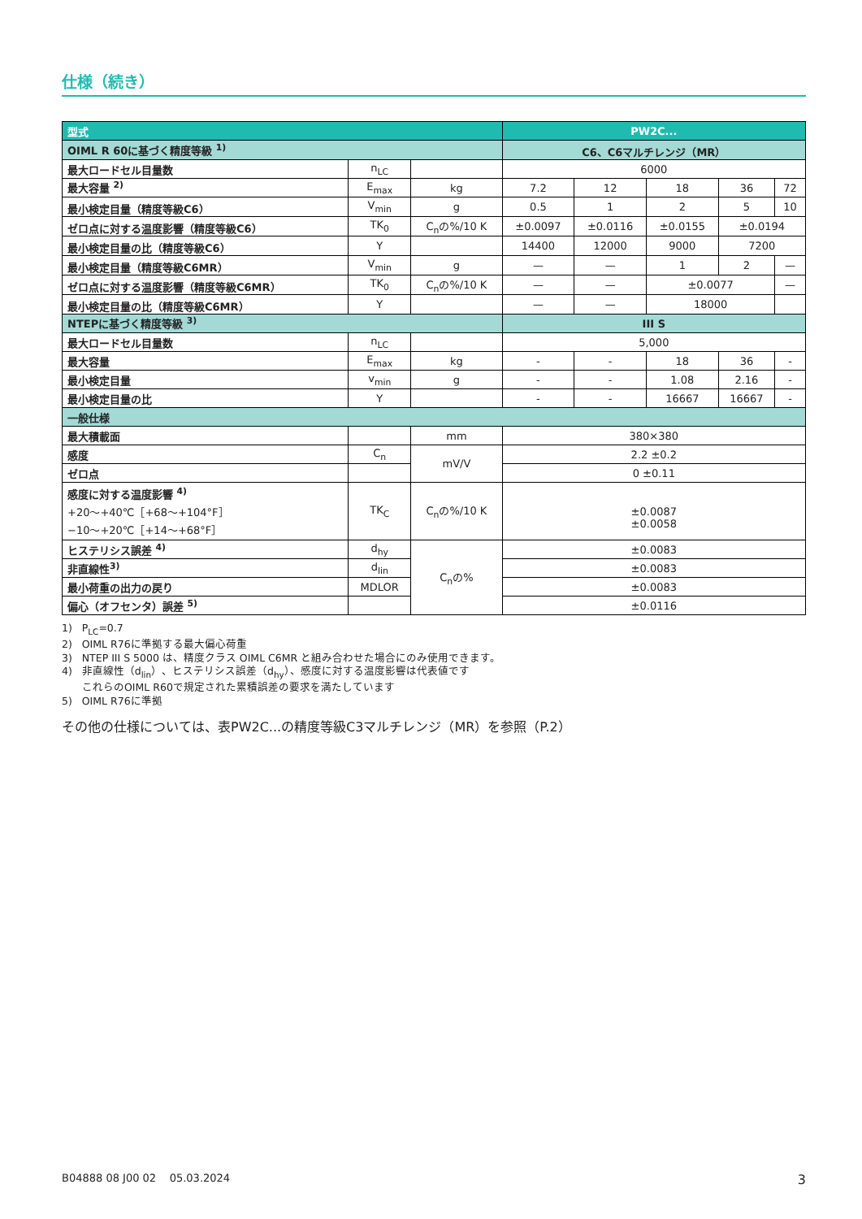仕様（続き）
| 型式 | | | PW2C... | | | | |
| OIML R 60に基づく精度等級 <sup>1)</sup> | | | C6、C6マルチレンジ（MR） | | | | |
| 最大ロードセル目量数 | n<sub>LC</sub> | | 6000 | | | | |
| 最大容量 <sup>2)</sup> | E<sub>max</sub> | kg | 7.2 | 12 | 18 | 36 | 72 |
| 最小検定目量（精度等級C6） | V<sub>min</sub> | g | 0.5 | 1 | 2 | 5 | 10 |
| ゼロ点に対する温度影響（精度等級C6） | TK<sub>0</sub> | C<sub>n</sub>の%/10 K | ±0.0097 | ±0.0116 | ±0.0155 | ±0.0194 | |
| 最小検定目量の比（精度等級C6） | Y | | 14400 | 12000 | 9000 | 7200 | |
| 最小検定目量（精度等級C6MR） | V<sub>min</sub> | g | — | — | 1 | 2 | — |
| ゼロ点に対する温度影響（精度等級C6MR） | TK<sub>0</sub> | C<sub>n</sub>の%/10 K | — | — | ±0.0077 | | — |
| 最小検定目量の比（精度等級C6MR） | Y | | — | — | 18000 | | |
| NTEPに基づく精度等級 <sup>3)</sup> | | | III S | | | | |
| 最大ロードセル目量数 | n<sub>LC</sub> | | 5,000 | | | | |
| 最大容量 | E<sub>max</sub> | kg | - | - | 18 | 36 | - |
| 最小検定目量 | v<sub>min</sub> | g | - | - | 1.08 | 2.16 | - |
| 最小検定目量の比 | Y | | - | - | 16667 | 16667 | - |
| 一般仕様 | | | | | | | |
| 最大積載面 | | mm | 380×380 | | | | |
| 感度 | C<sub>n</sub> | mV/V | 2.2 ±0.2 | | | | |
| ゼロ点 | | | 0 ±0.11 | | | | |
| 感度に対する温度影響 <sup>4)</sup> +20～+40℃［+68～+104°F］ −10～+20℃［+14～+68°F］ | TK<sub>C</sub> | C<sub>n</sub>の%/10 K | ±0.0087 ±0.0058 | | | | |
| ヒステリシス誤差 <sup>4)</sup> | d<sub>hy</sub> | C<sub>n</sub>の% | ±0.0083 | | | | |
| 非直線性<sup>3)</sup> | d<sub>lin</sub> | | ±0.0083 | | | | |
| 最小荷重の出力の戻り | MDLOR | | ±0.0083 | | | | |
| 偏心（オフセンタ）誤差 <sup>5)</sup> | | | ±0.0116 | | | | |
1) P<sub>LC</sub>=0.7
2) OIML R76に準拠する最大偏心荷重
3) NTEP III S 5000 は、精度クラス OIML C6MR と組み合わせた場合にのみ使用できます。
4) 非直線性（d<sub>lin</sub>）、ヒステリシス誤差（d<sub>hy</sub>）、感度に対する温度影響は代表値です
これらのOIML R60で規定された累積誤差の要求を満たしています
5) OIML R76に準拠
その他の仕様については、表PW2C...の精度等級C3マルチレンジ（MR）を参照（P.2）
B04888 08 J00 02 05.03.2024 3